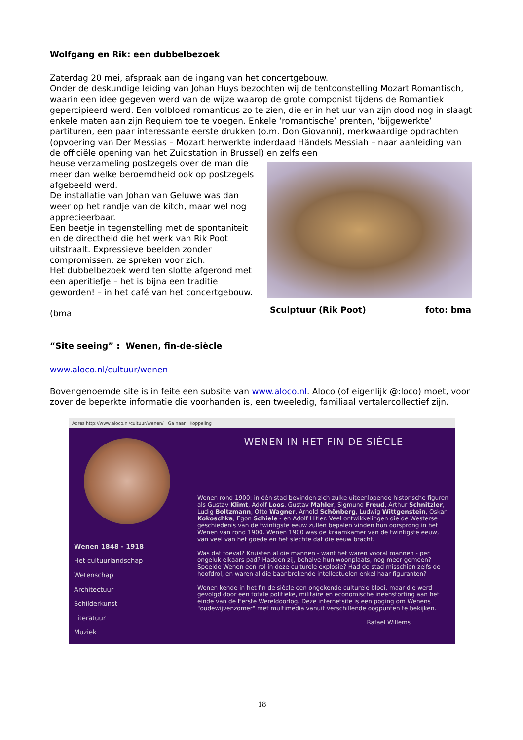Wolfgang en Rik: een dubbelbezoek
Zaterdag 20 mei, afspraak aan de ingang van het concertgebouw.
Onder de deskundige leiding van Johan Huys bezochten wij de tentoonstelling Mozart Romantisch, waarin een idee gegeven werd van de wijze waarop de grote componist tijdens de Romantiek gepercipieerd werd. Een volbloed romanticus zo te zien, die er in het uur van zijn dood nog in slaagt enkele maten aan zijn Requiem toe te voegen. Enkele ‘romantische’ prenten, ‘bijgewerkte’ partituren, een paar interessante eerste drukken (o.m. Don Giovanni), merkwaardige opdrachten (opvoering van Der Messias – Mozart herwerkte inderdaad Händels Messiah – naar aanleiding van de officiële opening van het Zuidstation in Brussel) en zelfs een
heuse verzameling postzegels over de man die meer dan welke beroemdheid ook op postzegels afgebeeld werd.
De installatie van Johan van Geluwe was dan weer op het randje van de kitch, maar wel nog apprecieerbaar.
Een beetje in tegenstelling met de spontaniteit en de directheid die het werk van Rik Poot uitstraalt. Expressieve beelden zonder compromissen, ze spreken voor zich.
Het dubbelbezoek werd ten slotte afgerond met een aperitiefje – het is bijna een traditie geworden! – in het café van het concertgebouw.
(bma
Sculptuur (Rik Poot) foto: bma
“Site seeing” : Wenen, fin-de-siècle
www.aloco.nl/cultuur/wenen
Bovengenoemde site is in feite een subsite van www.aloco.nl. Aloco (of eigenlijk @:loco) moet, voor zover de beperkte informatie die voorhanden is, een tweeledig, familiaal vertalercollectief zijn.
Adres http://www.aloco.nl/cultuur/wenen/ Ga naar Koppeling
Wenen 1848 - 1918
Het cultuurlandschap
Wetenschap
Architectuur
Schilderkunst
Literatuur
Muziek
WENEN IN HET FIN DE SIÈCLE
Wenen rond 1900: in één stad bevinden zich zulke uiteenlopende historische figuren als Gustav Klimt, Adolf Loos, Gustav Mahler, Sigmund Freud, Arthur Schnitzler, Ludig Boltzmann, Otto Wagner, Arnold Schönberg, Ludwig Wittgenstein, Oskar Kokoschka, Egon Schiele - en Adolf Hitler. Veel ontwikkelingen die de Westerse geschiedenis van de twintigste eeuw zullen bepalen vinden hun oorsprong in het Wenen van rond 1900. Wenen 1900 was de kraamkamer van de twintigste eeuw, van veel van het goede en het slechte dat die eeuw bracht.
Was dat toeval? Kruisten al die mannen - want het waren vooral mannen - per ongeluk elkaars pad? Hadden zij, behalve hun woonplaats, nog meer gemeen? Speelde Wenen een rol in deze culturele explosie? Had de stad misschien zelfs de hoofdrol, en waren al die baanbrekende intellectuelen enkel haar figuranten?
Wenen kende in het fin de siècle een ongekende culturele bloei, maar die werd gevolgd door een totale politieke, militaire en economische ineenstorting aan het einde van de Eerste Wereldoorlog. Deze internetsite is een poging om Wenens "oudewijvenzomer" met multimedia vanuit verschillende oogpunten te bekijken.
Rafael Willems
18